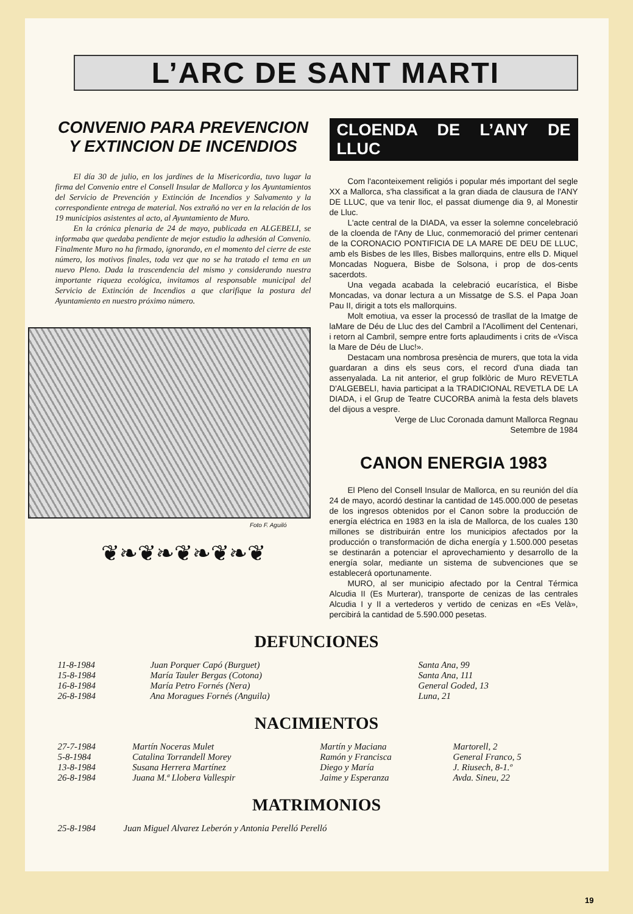L’ARC DE SANT MARTI
CONVENIO PARA PREVENCION
Y EXTINCION DE INCENDIOS
El día 30 de julio, en los jardines de la Misericordia, tuvo lugar la firma del Convenio entre el Consell Insular de Mallorca y los Ayuntamientos del Servicio de Prevención y Extinción de Incendios y Salvamento y la correspondiente entrega de material. Nos extrañó no ver en la relación de los 19 municipios asistentes al acto, al Ayuntamiento de Muro.
En la crónica plenaria de 24 de mayo, publicada en ALGEBELI, se informaba que quedaba pendiente de mejor estudio la adhesión al Convenio. Finalmente Muro no ha firmado, ignorando, en el momento del cierre de este número, los motivos finales, toda vez que no se ha tratado el tema en un nuevo Pleno. Dada la trascendencia del mismo y considerando nuestra importante riqueza ecológica, invitamos al responsable municipal del Servicio de Extinción de Incendios a que clarifique la postura del Ayuntamiento en nuestro próximo número.
Foto F. Aguiló
❦❧❦❧❦❧❦❧❦
CLOENDA DE L’ANY DE LLUC
Com l'aconteixement religiós i popular més important del segle XX a Mallorca, s'ha classificat a la gran diada de clausura de l'ANY DE LLUC, que va tenir lloc, el passat diumenge dia 9, al Monestir de Lluc.
L'acte central de la DIADA, va esser la solemne concelebració de la cloenda de l'Any de Lluc, conmemoració del primer centenari de la CORONACIO PONTIFICIA DE LA MARE DE DEU DE LLUC, amb els Bisbes de les Illes, Bisbes mallorquins, entre ells D. Miquel Moncadas Noguera, Bisbe de Solsona, i prop de dos-cents sacerdots.
Una vegada acabada la celebració eucarística, el Bisbe Moncadas, va donar lectura a un Missatge de S.S. el Papa Joan Pau II, dirigit a tots els mallorquins.
Molt emotiua, va esser la processó de trasllat de la Imatge de laMare de Déu de Lluc des del Cambril a l'Acolliment del Centenari, i retorn al Cambril, sempre entre forts aplaudiments i crits de «Visca la Mare de Déu de Lluc!».
Destacam una nombrosa presència de murers, que tota la vida guardaran a dins els seus cors, el record d'una diada tan assenyalada. La nit anterior, el grup folklòric de Muro REVETLA D'ALGEBELI, havia participat a la TRADICIONAL REVETLA DE LA DIADA, i el Grup de Teatre CUCORBA animà la festa dels blavets del dijous a vespre.
Verge de Lluc Coronada damunt Mallorca Regnau
Setembre de 1984
CANON ENERGIA 1983
El Pleno del Consell Insular de Mallorca, en su reunión del día 24 de mayo, acordó destinar la cantidad de 145.000.000 de pesetas de los ingresos obtenidos por el Canon sobre la producción de energía eléctrica en 1983 en la isla de Mallorca, de los cuales 130 millones se distribuirán entre los municipios afectados por la producción o transformación de dicha energía y 1.500.000 pesetas se destinarán a potenciar el aprovechamiento y desarrollo de la energía solar, mediante un sistema de subvenciones que se establecerá oportunamente.
MURO, al ser municipio afectado por la Central Térmica Alcudia II (Es Murterar), transporte de cenizas de las centrales Alcudia I y II a vertederos y vertido de cenizas en «Es Velà», percibirá la cantidad de 5.590.000 pesetas.
DEFUNCIONES
| 11-8-1984 | Juan Porquer Capó (Burguet) | Santa Ana, 99 |
| 15-8-1984 | María Tauler Bergas (Cotona) | Santa Ana, 111 |
| 16-8-1984 | María Petro Fornés (Nera) | General Goded, 13 |
| 26-8-1984 | Ana Moragues Fornés (Anguila) | Luna, 21 |
NACIMIENTOS
| 27-7-1984 | Martín Noceras Mulet | Martín y Maciana | Martorell, 2 |
| 5-8-1984 | Catalina Torrandell Morey | Ramón y Francisca | General Franco, 5 |
| 13-8-1984 | Susana Herrera Martínez | Diego y María | J. Riusech, 8-1.º |
| 26-8-1984 | Juana M.ª Llobera Vallespir | Jaime y Esperanza | Avda. Sineu, 22 |
MATRIMONIOS
| 25-8-1984 | Juan Miguel Alvarez Leberón y Antonia Perelló Perelló |
19